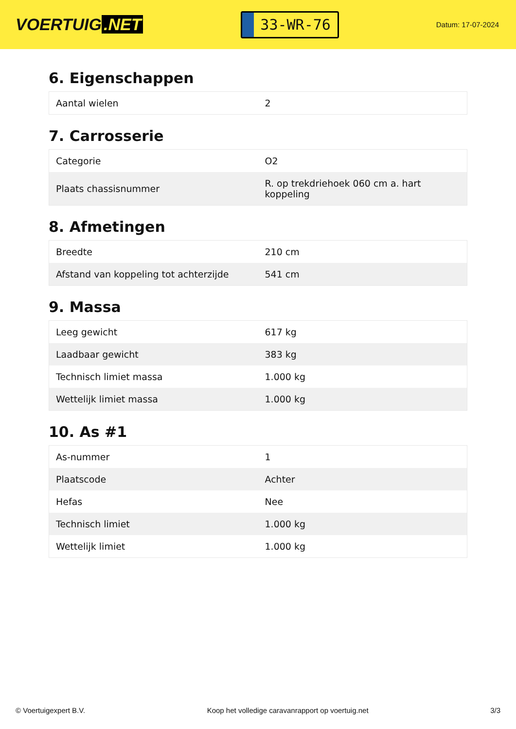VOERTUIG.NET
33-WR-76
Datum: 17-07-2024
6. Eigenschappen
| Aantal wielen | 2 |
7. Carrosserie
| Categorie | O2 |
| Plaats chassisnummer | R. op trekdriehoek 060 cm a. hart koppeling |
8. Afmetingen
| Breedte | 210 cm |
| Afstand van koppeling tot achterzijde | 541 cm |
9. Massa
| Leeg gewicht | 617 kg |
| Laadbaar gewicht | 383 kg |
| Technisch limiet massa | 1.000 kg |
| Wettelijk limiet massa | 1.000 kg |
10. As #1
| As-nummer | 1 |
| Plaatscode | Achter |
| Hefas | Nee |
| Technisch limiet | 1.000 kg |
| Wettelijk limiet | 1.000 kg |
© Voertuigexpert B.V. Koop het volledige caravanrapport op voertuig.net 3/3